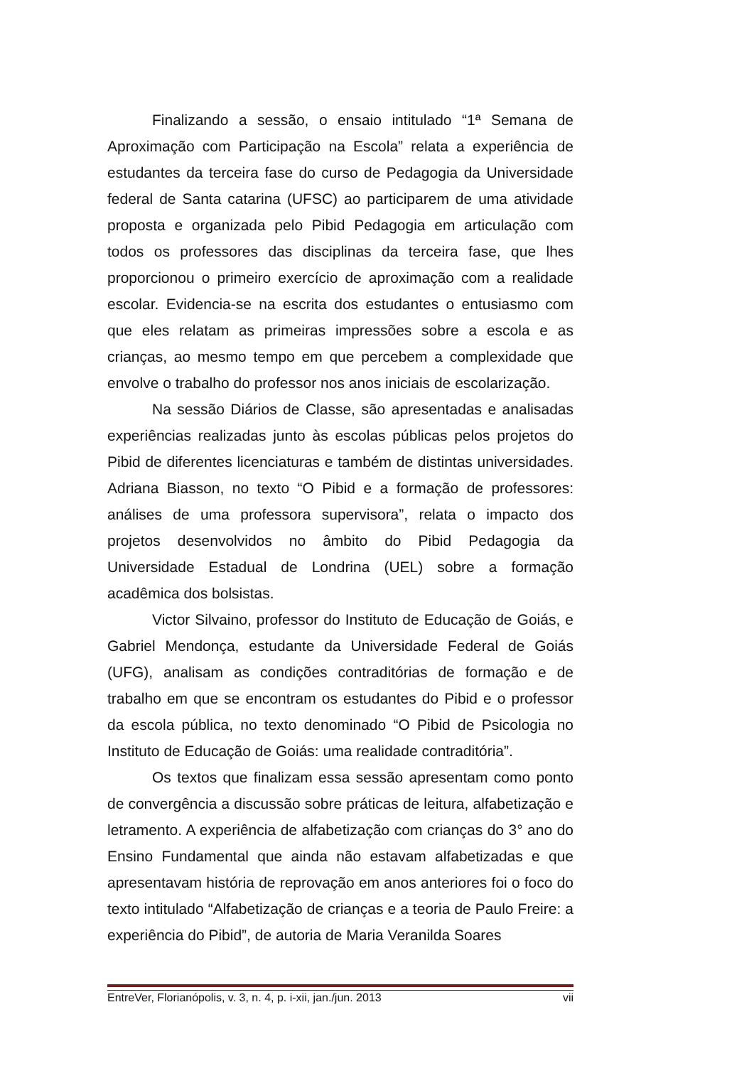Finalizando a sessão, o ensaio intitulado “1ª Semana de Aproximação com Participação na Escola” relata a experiência de estudantes da terceira fase do curso de Pedagogia da Universidade federal de Santa catarina (UFSC) ao participarem de uma atividade proposta e organizada pelo Pibid Pedagogia em articulação com todos os professores das disciplinas da terceira fase, que lhes proporcionou o primeiro exercício de aproximação com a realidade escolar. Evidencia-se na escrita dos estudantes o entusiasmo com que eles relatam as primeiras impressões sobre a escola e as crianças, ao mesmo tempo em que percebem a complexidade que envolve o trabalho do professor nos anos iniciais de escolarização.
Na sessão Diários de Classe, são apresentadas e analisadas experiências realizadas junto às escolas públicas pelos projetos do Pibid de diferentes licenciaturas e também de distintas universidades. Adriana Biasson, no texto “O Pibid e a formação de professores: análises de uma professora supervisora”, relata o impacto dos projetos desenvolvidos no âmbito do Pibid Pedagogia da Universidade Estadual de Londrina (UEL) sobre a formação acadêmica dos bolsistas.
Victor Silvaino, professor do Instituto de Educação de Goiás, e Gabriel Mendonça, estudante da Universidade Federal de Goiás (UFG), analisam as condições contraditórias de formação e de trabalho em que se encontram os estudantes do Pibid e o professor da escola pública, no texto denominado “O Pibid de Psicologia no Instituto de Educação de Goiás: uma realidade contraditória”.
Os textos que finalizam essa sessão apresentam como ponto de convergência a discussão sobre práticas de leitura, alfabetização e letramento. A experiência de alfabetização com crianças do 3° ano do Ensino Fundamental que ainda não estavam alfabetizadas e que apresentavam história de reprovação em anos anteriores foi o foco do texto intitulado “Alfabetização de crianças e a teoria de Paulo Freire: a experiência do Pibid”, de autoria de Maria Veranilda Soares
EntreVer, Florianópolis, v. 3, n. 4, p. i-xii, jan./jun. 2013 vii